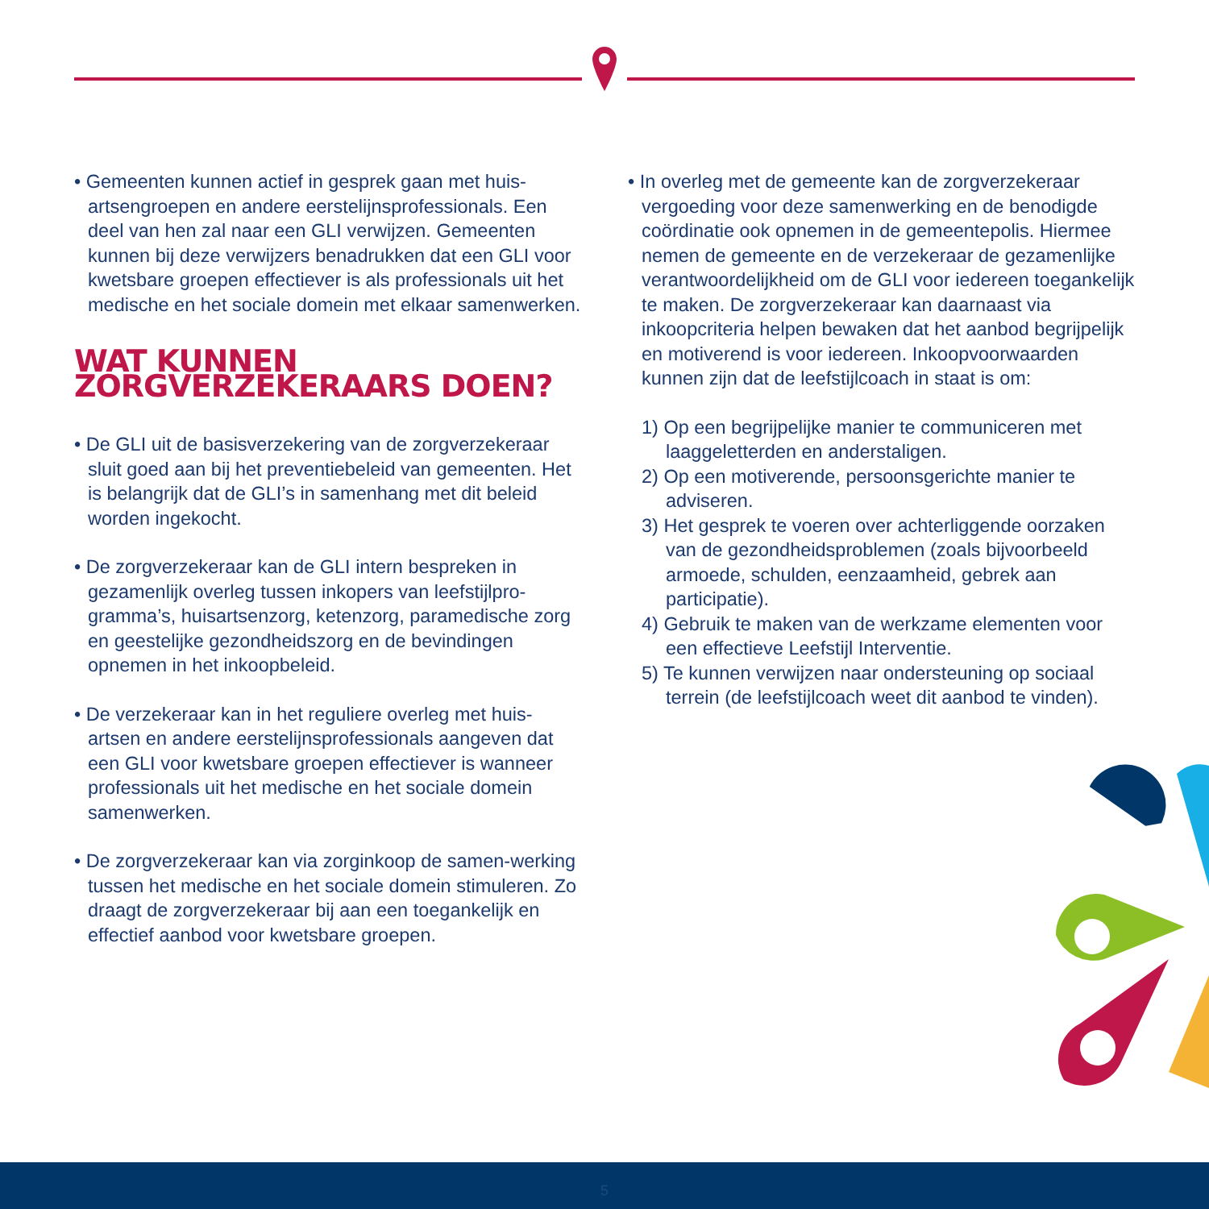• Gemeenten kunnen actief in gesprek gaan met huis-artsengroepen en andere eerstelijnsprofessionals. Een deel van hen zal naar een GLI verwijzen. Gemeenten kunnen bij deze verwijzers benadrukken dat een GLI voor kwetsbare groepen effectiever is als professionals uit het medische en het sociale domein met elkaar samenwerken.
WAT KUNNEN ZORGVERZEKERAARS DOEN?
• De GLI uit de basisverzekering van de zorgverzekeraar sluit goed aan bij het preventiebeleid van gemeenten. Het is belangrijk dat de GLI’s in samenhang met dit beleid worden ingekocht.
• De zorgverzekeraar kan de GLI intern bespreken in gezamenlijk overleg tussen inkopers van leefstijlpro-gramma’s, huisartsenzorg, ketenzorg, paramedische zorg en geestelijke gezondheidszorg en de bevindingen opnemen in het inkoopbeleid.
• De verzekeraar kan in het reguliere overleg met huis-artsen en andere eerstelijnsprofessionals aangeven dat een GLI voor kwetsbare groepen effectiever is wanneer professionals uit het medische en het sociale domein samenwerken.
• De zorgverzekeraar kan via zorginkoop de samen-werking tussen het medische en het sociale domein stimuleren. Zo draagt de zorgverzekeraar bij aan een toegankelijk en effectief aanbod voor kwetsbare groepen.
• In overleg met de gemeente kan de zorgverzekeraar vergoeding voor deze samenwerking en de benodigde coördinatie ook opnemen in de gemeentepolis. Hiermee nemen de gemeente en de verzekeraar de gezamenlijke verantwoordelijkheid om de GLI voor iedereen toegankelijk te maken. De zorgverzekeraar kan daarnaast via inkoopcriteria helpen bewaken dat het aanbod begrijpelijk en motiverend is voor iedereen. Inkoopvoorwaarden kunnen zijn dat de leefstijlcoach in staat is om:
1) Op een begrijpelijke manier te communiceren met laaggeletterden en anderstaligen.
2) Op een motiverende, persoonsgerichte manier te adviseren.
3) Het gesprek te voeren over achterliggende oorzaken van de gezondheidsproblemen (zoals bijvoorbeeld armoede, schulden, eenzaamheid, gebrek aan participatie).
4) Gebruik te maken van de werkzame elementen voor een effectieve Leefstijl Interventie.
5) Te kunnen verwijzen naar ondersteuning op sociaal terrein (de leefstijlcoach weet dit aanbod te vinden).
5